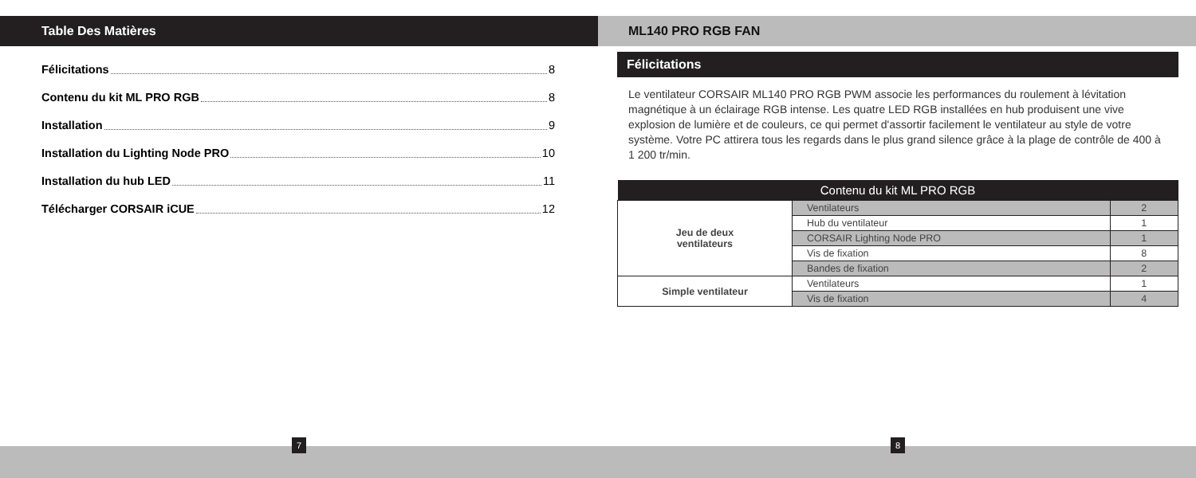Table Des Matières
Félicitations 8
Contenu du kit ML PRO RGB 8
Installation 9
Installation du Lighting Node PRO 10
Installation du hub LED 11
Télécharger CORSAIR iCUE 12
ML140 PRO RGB FAN
Félicitations
Le ventilateur CORSAIR ML140 PRO RGB PWM associe les performances du roulement à lévitation magnétique à un éclairage RGB intense. Les quatre LED RGB installées en hub produisent une vive explosion de lumière et de couleurs, ce qui permet d'assortir facilement le ventilateur au style de votre système. Votre PC attirera tous les regards dans le plus grand silence grâce à la plage de contrôle de 400 à 1 200 tr/min.
| Contenu du kit ML PRO RGB | | |
| --- | --- | --- |
| Jeu de deux ventilateurs | Ventilateurs | 2 |
| | Hub du ventilateur | 1 |
| | CORSAIR Lighting Node PRO | 1 |
| | Vis de fixation | 8 |
| | Bandes de fixation | 2 |
| Simple ventilateur | Ventilateurs | 1 |
| | Vis de fixation | 4 |
7 8